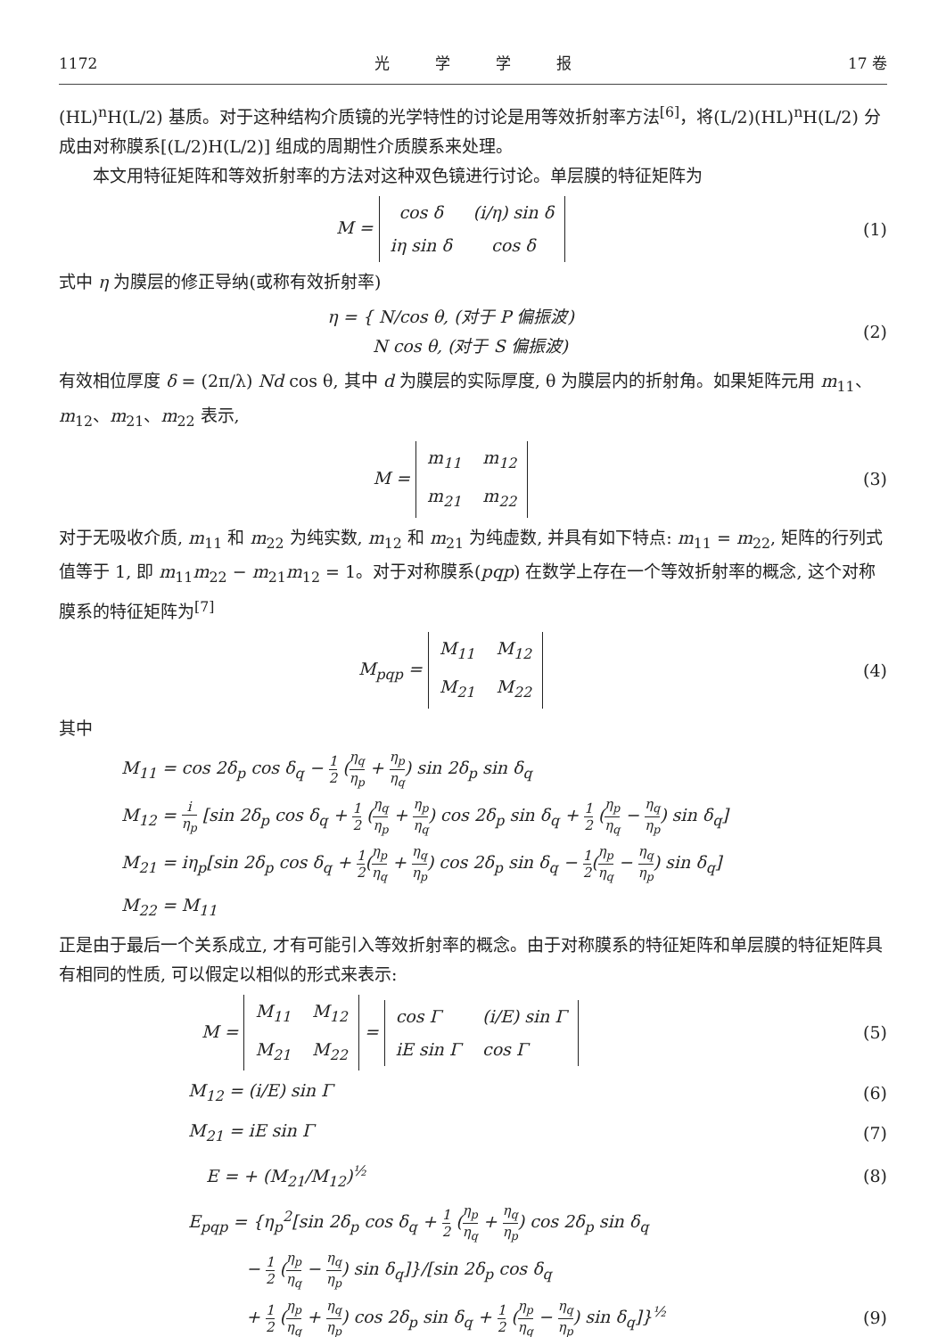1172 光　　　学　　　学　　　报 17 卷
(HL)<sup>n</sup>H(L/2) 基质。对于这种结构介质镜的光学特性的讨论是用等效折射率方法<sup>[6]</sup>，将(L/2)(HL)<sup>n</sup>H(L/2) 分成由对称膜系[(L/2)H(L/2)] 组成的周期性介质膜系来处理。
本文用特征矩阵和等效折射率的方法对这种双色镜进行讨论。单层膜的特征矩阵为
M =
| cos δ | (i/η) sin δ |
| iη sin δ | cos δ |
(1)
式中 η 为膜层的修正导纳(或称有效折射率)
η = { N/cos θ, (对于 P 偏振波)
　　 N cos θ, (对于 S 偏振波)
(2)
有效相位厚度 δ = (2π/λ) Nd cos θ, 其中 d 为膜层的实际厚度, θ 为膜层内的折射角。如果矩阵元用 m<sub>11</sub>、m<sub>12</sub>、m<sub>21</sub>、m<sub>22</sub> 表示,
M =
| m<sub>11</sub> | m<sub>12</sub> |
| m<sub>21</sub> | m<sub>22</sub> |
(3)
对于无吸收介质, m<sub>11</sub> 和 m<sub>22</sub> 为纯实数, m<sub>12</sub> 和 m<sub>21</sub> 为纯虚数, 并具有如下特点: m<sub>11</sub> = m<sub>22</sub>, 矩阵的行列式值等于 1, 即 m<sub>11</sub>m<sub>22</sub> − m<sub>21</sub>m<sub>12</sub> = 1。对于对称膜系(pqp) 在数学上存在一个等效折射率的概念, 这个对称膜系的特征矩阵为<sup>[7]</sup>
M<sub>pqp</sub> =
| M<sub>11</sub> | M<sub>12</sub> |
| M<sub>21</sub> | M<sub>22</sub> |
(4)
其中
M<sub>11</sub> = cos 2δ<sub>p</sub> cos δ<sub>q</sub> − 1 2 (η<sub>q</sub> η<sub>p</sub> + η<sub>p</sub> η<sub>q</sub>) sin 2δ<sub>p</sub> sin δ<sub>q</sub>
M<sub>12</sub> = i η<sub>p</sub> [sin 2δ<sub>p</sub> cos δ<sub>q</sub> + 1 2 (η<sub>q</sub> η<sub>p</sub> + η<sub>p</sub> η<sub>q</sub>) cos 2δ<sub>p</sub> sin δ<sub>q</sub> + 1 2 (η<sub>p</sub> η<sub>q</sub> − η<sub>q</sub> η<sub>p</sub>) sin δ<sub>q</sub>]
M<sub>21</sub> = iη<sub>p</sub>[sin 2δ<sub>p</sub> cos δ<sub>q</sub> + 1 2(η<sub>p</sub> η<sub>q</sub> + η<sub>q</sub> η<sub>p</sub>) cos 2δ<sub>p</sub> sin δ<sub>q</sub> − 1 2(η<sub>p</sub> η<sub>q</sub> − η<sub>q</sub> η<sub>p</sub>) sin δ<sub>q</sub>]
M<sub>22</sub> = M<sub>11</sub>
正是由于最后一个关系成立, 才有可能引入等效折射率的概念。由于对称膜系的特征矩阵和单层膜的特征矩阵具有相同的性质, 可以假定以相似的形式来表示:
M =
| M<sub>11</sub> | M<sub>12</sub> |
| M<sub>21</sub> | M<sub>22</sub> |
=
| cos Γ | (i/E) sin Γ |
| iE sin Γ | cos Γ |
(5)
M<sub>12</sub> = (i/E) sin Γ (6)
M<sub>21</sub> = iE sin Γ (7)
E = + (M<sub>21</sub>/M<sub>12</sub>)<sup>½</sup> (8)
E<sub>pqp</sub> = {η<sub>p</sub><sup>2</sup>[sin 2δ<sub>p</sub> cos δ<sub>q</sub> + 1 2 (η<sub>p</sub> η<sub>q</sub> + η<sub>q</sub> η<sub>p</sub>) cos 2δ<sub>p</sub> sin δ<sub>q</sub>
− 1 2 (η<sub>p</sub> η<sub>q</sub> − η<sub>q</sub> η<sub>p</sub>) sin δ<sub>q</sub>]}/[sin 2δ<sub>p</sub> cos δ<sub>q</sub>
+ 1 2 (η<sub>p</sub> η<sub>q</sub> + η<sub>q</sub> η<sub>p</sub>) cos 2δ<sub>p</sub> sin δ<sub>q</sub> + 1 2 (η<sub>p</sub> η<sub>q</sub> − η<sub>q</sub> η<sub>p</sub>) sin δ<sub>q</sub>]}<sup>½</sup>
(9)